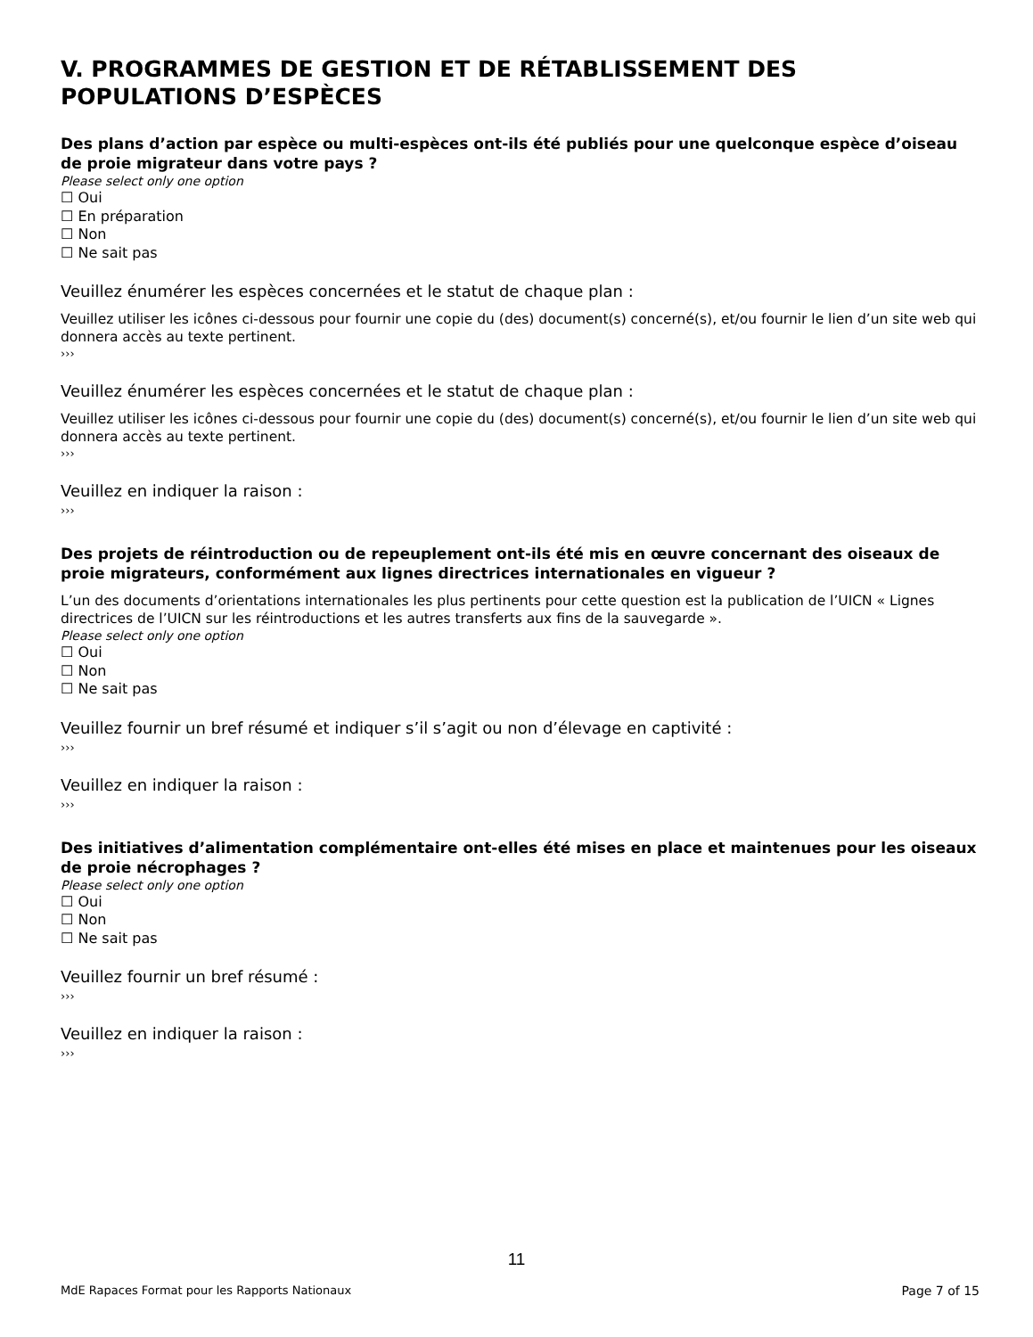V. PROGRAMMES DE GESTION ET DE RÉTABLISSEMENT DES POPULATIONS D’ESPÈCES
Des plans d’action par espèce ou multi-espèces ont-ils été publiés pour une quelconque espèce d’oiseau de proie migrateur dans votre pays ?
Please select only one option
☐ Oui
☐ En préparation
☐ Non
☐ Ne sait pas
Veuillez énumérer les espèces concernées et le statut de chaque plan :
Veuillez utiliser les icônes ci-dessous pour fournir une copie du (des) document(s) concerné(s), et/ou fournir le lien d’un site web qui donnera accès au texte pertinent.
›››
Veuillez énumérer les espèces concernées et le statut de chaque plan :
Veuillez utiliser les icônes ci-dessous pour fournir une copie du (des) document(s) concerné(s), et/ou fournir le lien d’un site web qui donnera accès au texte pertinent.
›››
Veuillez en indiquer la raison :
›››
Des projets de réintroduction ou de repeuplement ont-ils été mis en œuvre concernant des oiseaux de proie migrateurs, conformément aux lignes directrices internationales en vigueur ?
L’un des documents d’orientations internationales les plus pertinents pour cette question est la publication de l’UICN « Lignes directrices de l’UICN sur les réintroductions et les autres transferts aux fins de la sauvegarde ».
Please select only one option
☐ Oui
☐ Non
☐ Ne sait pas
Veuillez fournir un bref résumé et indiquer s’il s’agit ou non d’élevage en captivité :
›››
Veuillez en indiquer la raison :
›››
Des initiatives d’alimentation complémentaire ont-elles été mises en place et maintenues pour les oiseaux de proie nécrophages ?
Please select only one option
☐ Oui
☐ Non
☐ Ne sait pas
Veuillez fournir un bref résumé :
›››
Veuillez en indiquer la raison :
›››
11
MdE Rapaces Format pour les Rapports Nationaux Page 7 of 15